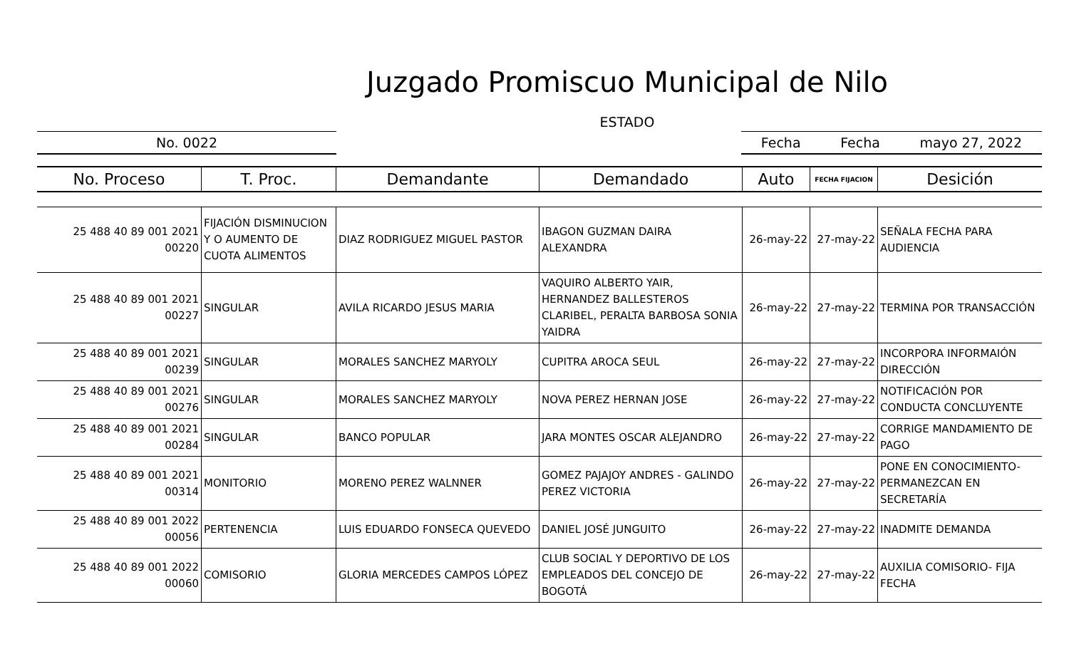Juzgado Promiscuo Municipal de Nilo
ESTADO
No. 0022 Fecha Fecha mayo 27, 2022
| No. Proceso | T. Proc. | Demandante | Demandado | Auto | FECHA FIJACION | Desición |
| --- | --- | --- | --- | --- | --- | --- |
| 25 488 40 89 001 2021 00220 | FIJACIÓN DISMINUCION Y O AUMENTO DE CUOTA ALIMENTOS | DIAZ RODRIGUEZ MIGUEL PASTOR | IBAGON GUZMAN DAIRA ALEXANDRA | 26-may-22 | 27-may-22 | SEÑALA FECHA PARA AUDIENCIA |
| 25 488 40 89 001 2021 00227 | SINGULAR | AVILA RICARDO JESUS MARIA | VAQUIRO ALBERTO YAIR, HERNANDEZ BALLESTEROS CLARIBEL, PERALTA BARBOSA SONIA YAIDRA | 26-may-22 | 27-may-22 | TERMINA POR TRANSACCIÓN |
| 25 488 40 89 001 2021 00239 | SINGULAR | MORALES SANCHEZ MARYOLY | CUPITRA AROCA SEUL | 26-may-22 | 27-may-22 | INCORPORA INFORMAIÓN DIRECCIÓN |
| 25 488 40 89 001 2021 00276 | SINGULAR | MORALES SANCHEZ MARYOLY | NOVA PEREZ HERNAN JOSE | 26-may-22 | 27-may-22 | NOTIFICACIÓN POR CONDUCTA CONCLUYENTE |
| 25 488 40 89 001 2021 00284 | SINGULAR | BANCO POPULAR | JARA MONTES OSCAR ALEJANDRO | 26-may-22 | 27-may-22 | CORRIGE MANDAMIENTO DE PAGO |
| 25 488 40 89 001 2021 00314 | MONITORIO | MORENO PEREZ WALNNER | GOMEZ PAJAJOY ANDRES - GALINDO PEREZ VICTORIA | 26-may-22 | 27-may-22 | PONE EN CONOCIMIENTO- PERMANEZCAN EN SECRETARÍA |
| 25 488 40 89 001 2022 00056 | PERTENENCIA | LUIS EDUARDO FONSECA QUEVEDO | DANIEL JOSÉ JUNGUITO | 26-may-22 | 27-may-22 | INADMITE DEMANDA |
| 25 488 40 89 001 2022 00060 | COMISORIO | GLORIA MERCEDES CAMPOS LÓPEZ | CLUB SOCIAL Y DEPORTIVO DE LOS EMPLEADOS DEL CONCEJO DE BOGOTÁ | 26-may-22 | 27-may-22 | AUXILIA COMISORIO- FIJA FECHA |